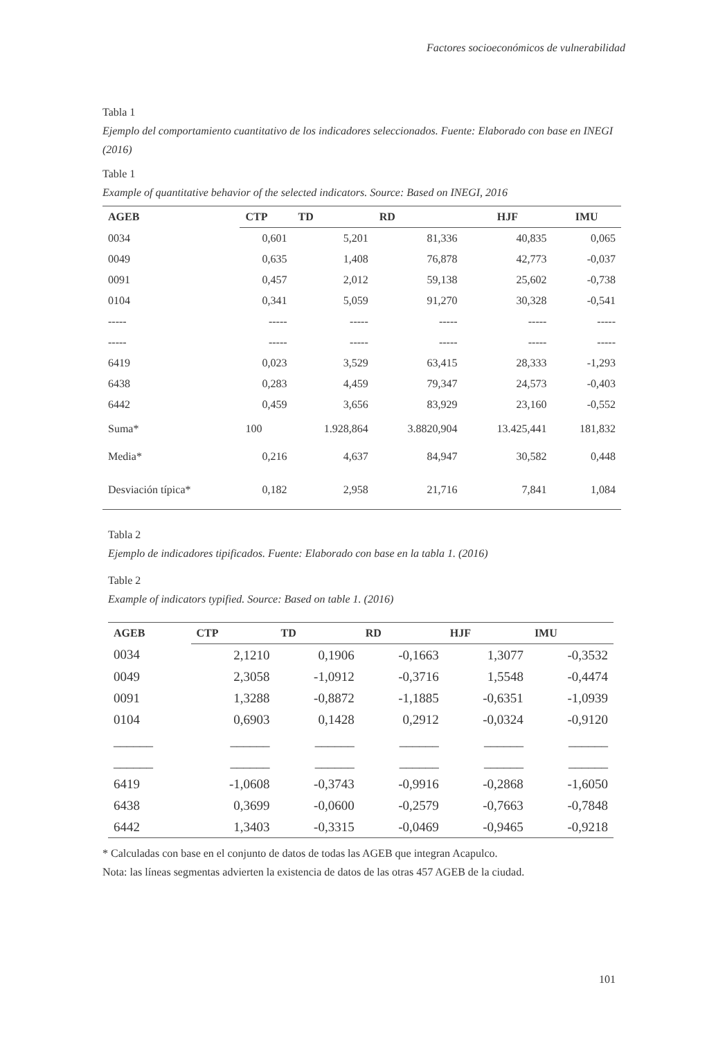Factores socioeconómicos de vulnerabilidad
Tabla 1
Ejemplo del comportamiento cuantitativo de los indicadores seleccionados. Fuente: Elaborado con base en INEGI (2016)
Table 1
Example of quantitative behavior of the selected indicators. Source: Based on INEGI, 2016
| AGEB | CTP | TD | RD | HJF | IMU |
| --- | --- | --- | --- | --- | --- |
| 0034 | 0,601 | 5,201 | 81,336 | 40,835 | 0,065 |
| 0049 | 0,635 | 1,408 | 76,878 | 42,773 | -0,037 |
| 0091 | 0,457 | 2,012 | 59,138 | 25,602 | -0,738 |
| 0104 | 0,341 | 5,059 | 91,270 | 30,328 | -0,541 |
| ----- | ----- | ----- | ----- | ----- | ----- |
| ----- | ----- | ----- | ----- | ----- | ----- |
| 6419 | 0,023 | 3,529 | 63,415 | 28,333 | -1,293 |
| 6438 | 0,283 | 4,459 | 79,347 | 24,573 | -0,403 |
| 6442 | 0,459 | 3,656 | 83,929 | 23,160 | -0,552 |
| Suma* | 100 | 1.928,864 | 3.8820,904 | 13.425,441 | 181,832 |
| Media* | 0,216 | 4,637 | 84,947 | 30,582 | 0,448 |
| Desviación típica* | 0,182 | 2,958 | 21,716 | 7,841 | 1,084 |
Tabla 2
Ejemplo de indicadores tipificados. Fuente: Elaborado con base en la tabla 1. (2016)
Table 2
Example of indicators typified. Source: Based on table 1. (2016)
| AGEB | CTP | TD | RD | HJF | IMU |
| --- | --- | --- | --- | --- | --- |
| 0034 | 2,1210 | 0,1906 | -0,1663 | 1,3077 | -0,3532 |
| 0049 | 2,3058 | -1,0912 | -0,3716 | 1,5548 | -0,4474 |
| 0091 | 1,3288 | -0,8872 | -1,1885 | -0,6351 | -1,0939 |
| 0104 | 0,6903 | 0,1428 | 0,2912 | -0,0324 | -0,9120 |
| ______ | ______ | ______ | ______ | ______ | ______ |
| ______ | ______ | ______ | ______ | ______ | ______ |
| 6419 | -1,0608 | -0,3743 | -0,9916 | -0,2868 | -1,6050 |
| 6438 | 0,3699 | -0,0600 | -0,2579 | -0,7663 | -0,7848 |
| 6442 | 1,3403 | -0,3315 | -0,0469 | -0,9465 | -0,9218 |
* Calculadas con base en el conjunto de datos de todas las AGEB que integran Acapulco.
Nota: las líneas segmentas advierten la existencia de datos de las otras 457 AGEB de la ciudad.
101